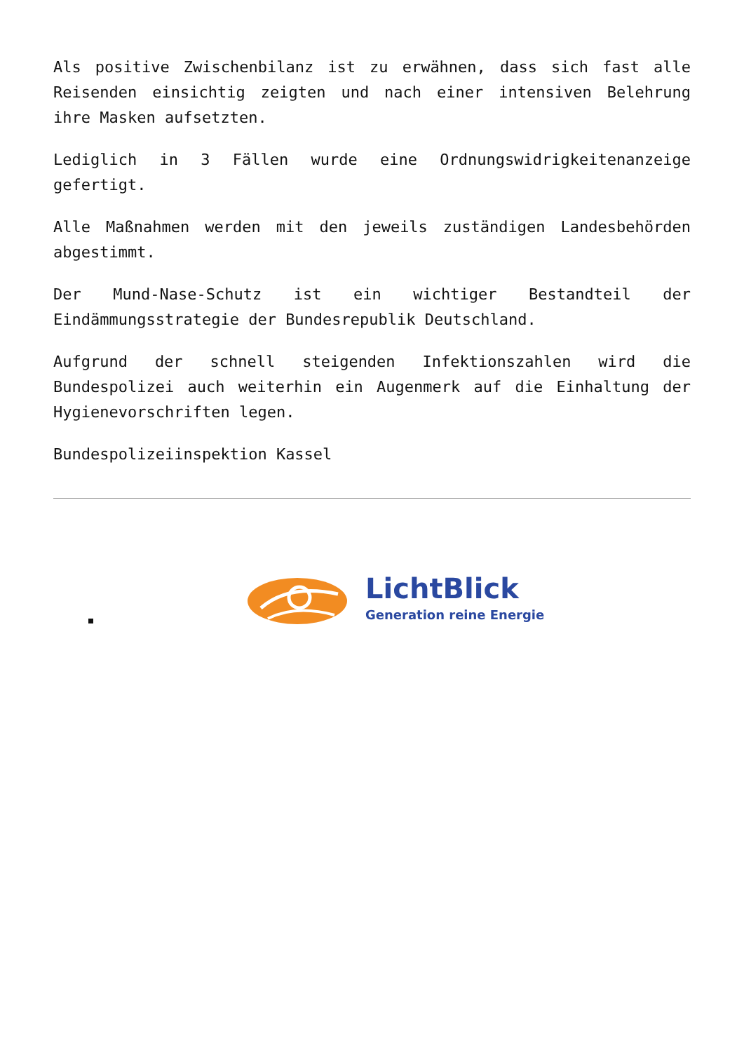Als positive Zwischenbilanz ist zu erwähnen, dass sich fast alle Reisenden einsichtig zeigten und nach einer intensiven Belehrung ihre Masken aufsetzten.
Lediglich in 3 Fällen wurde eine Ordnungswidrigkeitenanzeige gefertigt.
Alle Maßnahmen werden mit den jeweils zuständigen Landesbehörden abgestimmt.
Der Mund-Nase-Schutz ist ein wichtiger Bestandteil der Eindämmungsstrategie der Bundesrepublik Deutschland.
Aufgrund der schnell steigenden Infektionszahlen wird die Bundespolizei auch weiterhin ein Augenmerk auf die Einhaltung der Hygienevorschriften legen.
Bundespolizeiinspektion Kassel
LichtBlick
Generation reine Energie